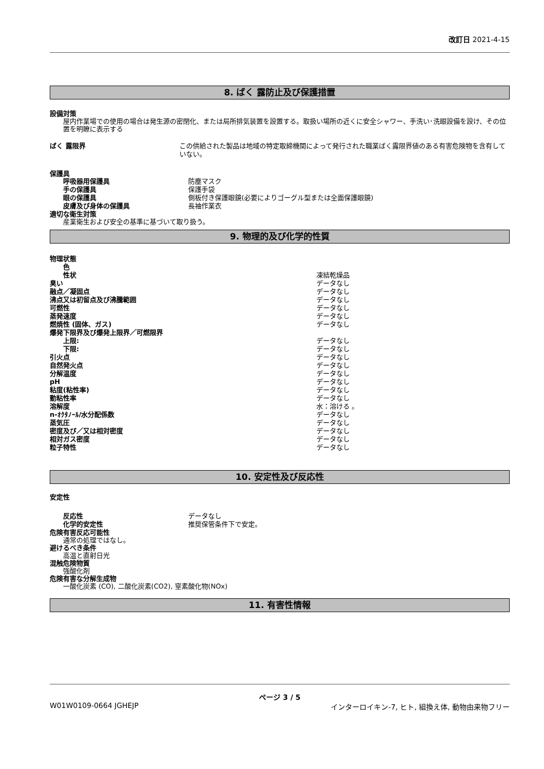改訂日 2021-4-15
8. ばく 露防止及び保護措置
設備対策
屋内作業場での使用の場合は発生源の密閉化、または局所排気装置を設置する。取扱い場所の近くに安全シャワー、手洗い･洗眼設備を設け、その位置を明瞭に表示する
ばく 露限界 この供給された製品は地域の特定取締機関によって発行された職業ばく露限界値のある有害危険物を含有していない。
保護具
呼吸器用保護具 防塵マスク
手の保護具 保護手袋
眼の保護具 側板付き保護眼鏡(必要によりゴーグル型または全面保護眼鏡)
皮膚及び身体の保護具 長袖作業衣
適切な衛生対策
産業衛生および安全の基準に基づいて取り扱う。
9. 物理的及び化学的性質
物理状態
色
性状 凍結乾燥品
臭い データなし
融点／凝固点 データなし
沸点又は初留点及び沸騰範囲 データなし
可燃性 データなし
蒸発速度 データなし
燃焼性 (固体、ガス) データなし
爆発下限界及び爆発上限界／可燃限界
上限: データなし
下限: データなし
引火点 データなし
自然発火点 データなし
分解温度 データなし
pH データなし
粘度(粘性率) データなし
動粘性率 データなし
溶解度 水：溶ける 。
n-ｵｸﾀﾉｰﾙ/水分配係数 データなし
蒸気圧 データなし
密度及び／又は相対密度 データなし
相対ガス密度 データなし
粒子特性 データなし
10. 安定性及び反応性
安定性
反応性 データなし
化学的安定性 推奨保管条件下で安定。
危険有害反応可能性
通常の処理ではなし。
避けるべき条件
高温と直射日光
混触危険物質
強酸化剤
危険有害な分解生成物
一酸化炭素 (CO), 二酸化炭素(CO2), 窒素酸化物(NOx)
11. 有害性情報
ページ 3 / 5
W01W0109-0664 JGHEJP インターロイキン-7, ヒト, 組換え体, 動物由来物フリー